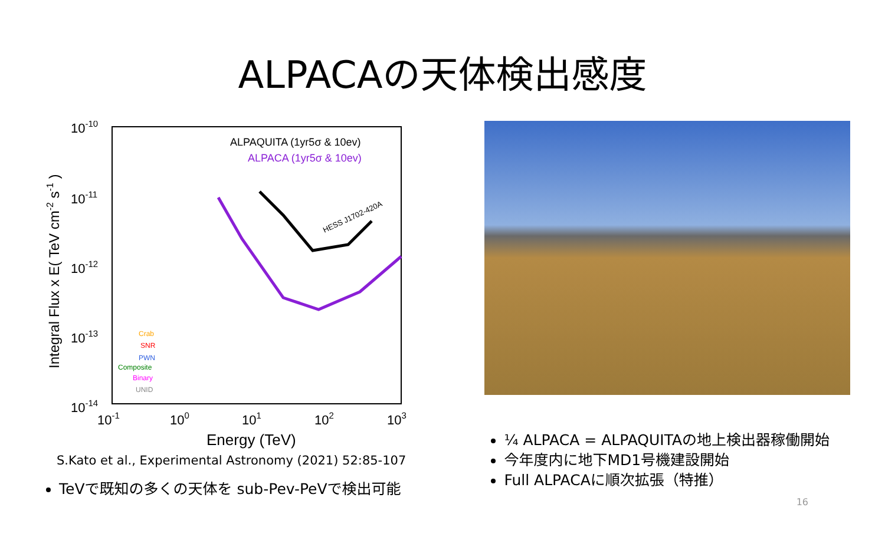ALPACAの天体検出感度
10-10
10-11
10-12
10-13
10-14
10-1
100
101
102
103
Energy (TeV)
Integral Flux x E( TeV cm-2 s-1 )
ALPAQUITA (1yr5σ & 10ev)
ALPACA (1yr5σ & 10ev)
HESS J1702-420A
Crab
SNR
PWN
Composite
Binary
UNID
S.Kato et al., Experimental Astronomy (2021) 52:85-107
TeVで既知の多くの天体を sub-Pev-PeVで検出可能
¼ ALPACA = ALPAQUITAの地上検出器稼働開始
今年度内に地下MD1号機建設開始
Full ALPACAに順次拡張（特推）
16